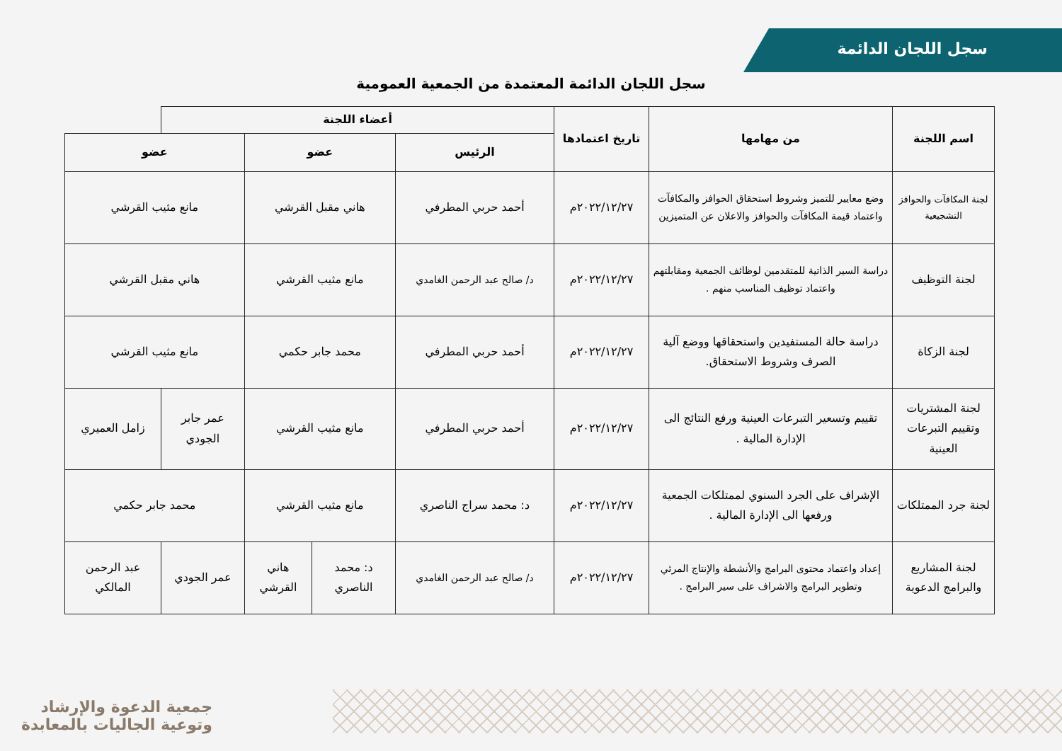سجل اللجان الدائمة
سجل اللجان الدائمة المعتمدة من الجمعية العمومية
| اسم اللجنة | من مهامها | تاريخ اعتمادها | أعضاء اللجنة | | | | |
| --- | --- | --- | --- | --- | --- | --- | --- |
| | | | الرئيس | عضو | | عضو | |
| لجنة المكافآت والحوافز التشجيعية | وضع معايير للتميز وشروط استحقاق الحوافز والمكافآت واعتماد قيمة المكافآت والحوافز والاعلان عن المتميزين | ٢٠٢٢/١٢/٢٧م | أحمد حربي المطرفي | هاني مقبل القرشي | | مانع مثيب القرشي | |
| لجنة التوظيف | دراسة السير الذاتية للمتقدمين لوظائف الجمعية ومقابلتهم واعتماد توظيف المناسب منهم . | ٢٠٢٢/١٢/٢٧م | د/ صالح عبد الرحمن الغامدي | مانع مثيب القرشي | | هاني مقبل القرشي | |
| لجنة الزكاة | دراسة حالة المستفيدين واستحقاقها ووضع آلية الصرف وشروط الاستحقاق. | ٢٠٢٢/١٢/٢٧م | أحمد حربي المطرفي | محمد جابر حكمي | | مانع مثيب القرشي | |
| لجنة المشتريات وتقييم التبرعات العينية | تقييم وتسعير التبرعات العينية ورفع النتائج الى الإدارة المالية . | ٢٠٢٢/١٢/٢٧م | أحمد حربي المطرفي | مانع مثيب القرشي | | عمر جابر الجودي | زامل العميري |
| لجنة جرد الممتلكات | الإشراف على الجرد السنوي لممتلكات الجمعية ورفعها الى الإدارة المالية . | ٢٠٢٢/١٢/٢٧م | د: محمد سراج الناصري | مانع مثيب القرشي | | محمد جابر حكمي | |
| لجنة المشاريع والبرامج الدعوية | إعداد واعتماد محتوى البرامج والأنشطة والإنتاج المرئي وتطوير البرامج والاشراف على سير البرامج . | ٢٠٢٢/١٢/٢٧م | د/ صالح عبد الرحمن الغامدي | د: محمد الناصري | هاني القرشي | عمر الجودي | عبد الرحمن المالكي |
جمعية الدعوة والإرشاد
وتوعية الجاليات بالمعابدة